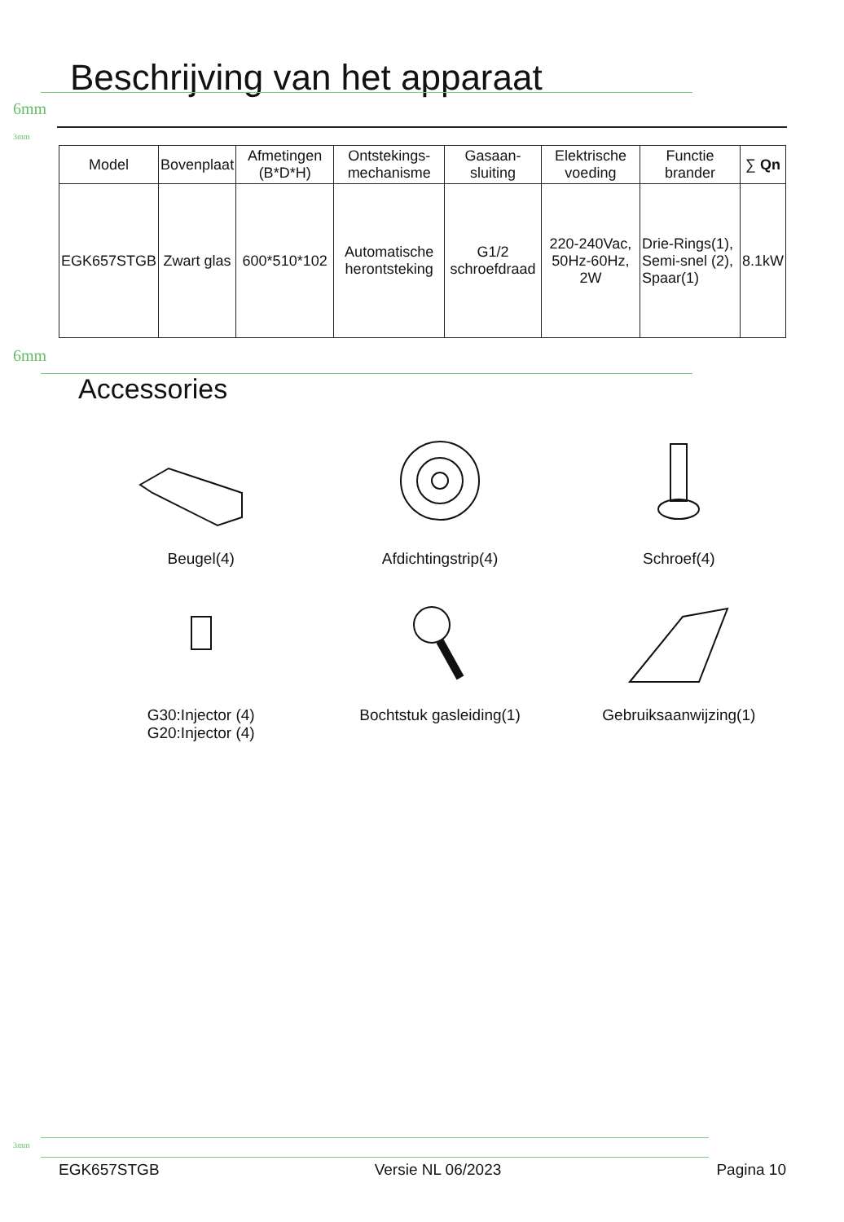Beschrijving van het apparaat
6mm
3mm
| Model | Bovenplaat | Afmetingen (B*D*H) | Ontstekings-mechanisme | Gasaan-sluiting | Elektrische voeding | Functie brander | ∑ Qn |
| --- | --- | --- | --- | --- | --- | --- | --- |
| EGK657STGB | Zwart glas | 600*510*102 | Automatische herontsteking | G1/2 schroefdraad | 220-240Vac, 50Hz-60Hz, 2W | Drie-Rings(1), Semi-snel (2), Spaar(1) | 8.1kW |
6mm
Accessories
Beugel(4)
Afdichtingstrip(4)
Schroef(4)
G30:Injector (4)
G20:Injector (4)
Bochtstuk gasleiding(1)
Gebruiksaanwijzing(1)
3mm
EGK657STGB Versie NL 06/2023 Pagina 10